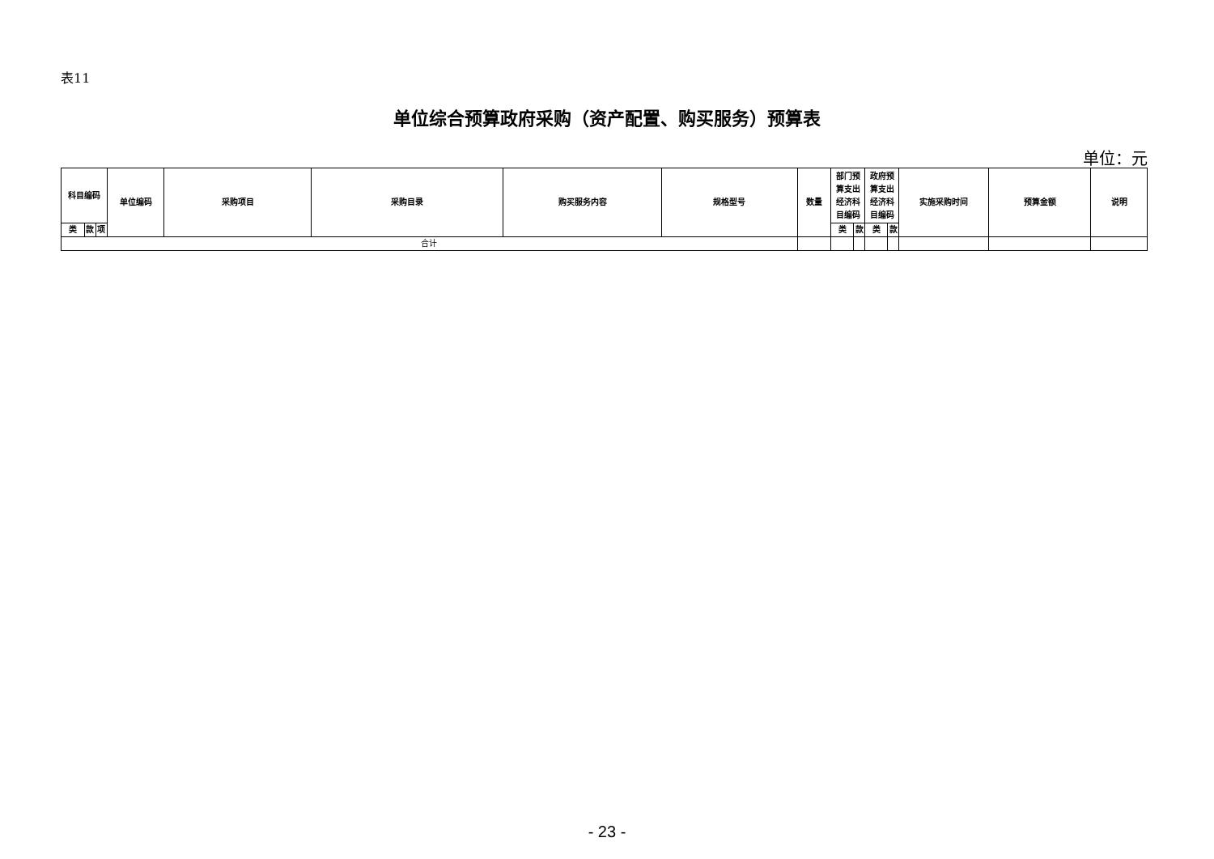表11
单位综合预算政府采购（资产配置、购买服务）预算表
单位：元
| 科目编码 | | | 单位编码 | 采购项目 | 采购目录 | 购买服务内容 | 规格型号 | 数量 | 部门预 算支出 经济科 目编码 | | 政府预 算支出 经济科 目编码 | | 实施采购时间 | 预算金额 | 说明 |
| --- | --- | --- | --- | --- | --- | --- | --- | --- | --- | --- | --- | --- | --- | --- | --- |
| 类 | 款 | 项 | | | | | | | 类 | 款 | 类 | 款 | | | |
| 合计 | | | | | | | | | | | | | | | |
- 23 -